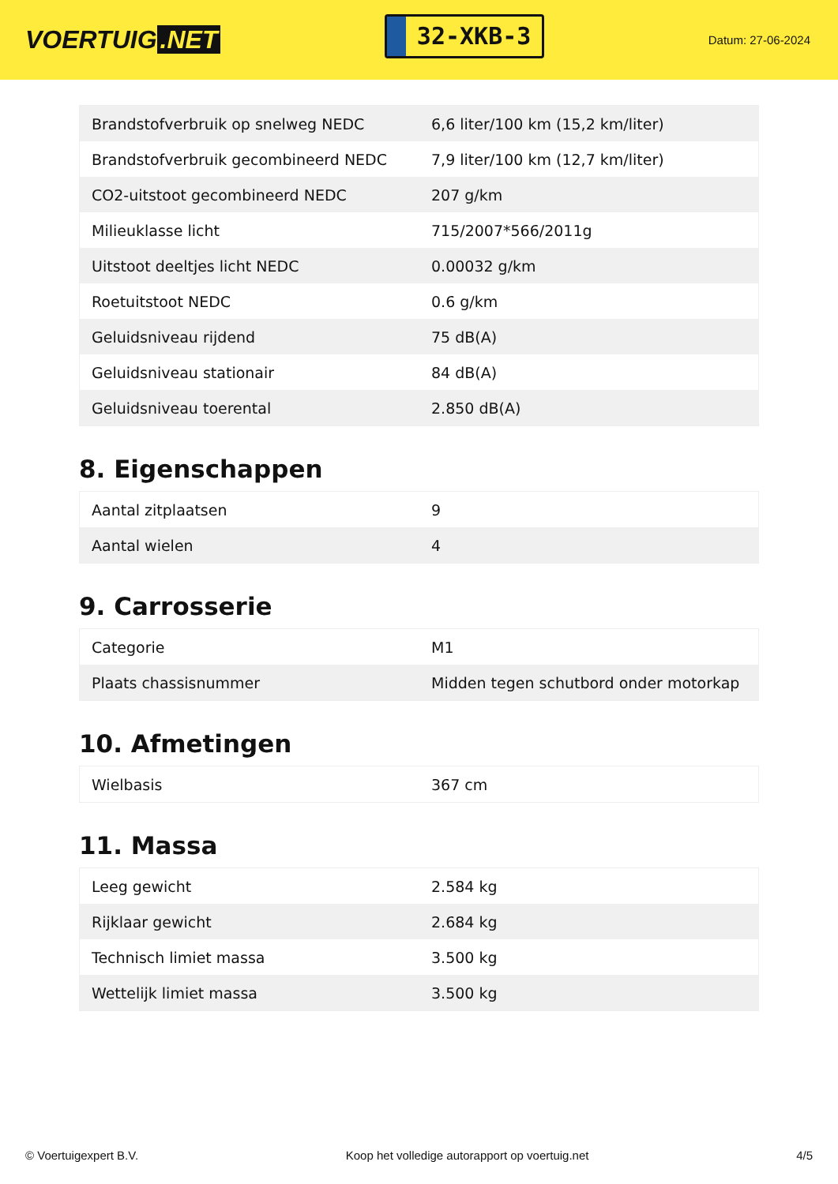VOERTUIG.NET
32-XKB-3
Datum: 27-06-2024
| Brandstofverbruik op snelweg NEDC | 6,6 liter/100 km (15,2 km/liter) |
| Brandstofverbruik gecombineerd NEDC | 7,9 liter/100 km (12,7 km/liter) |
| CO2-uitstoot gecombineerd NEDC | 207 g/km |
| Milieuklasse licht | 715/2007*566/2011g |
| Uitstoot deeltjes licht NEDC | 0.00032 g/km |
| Roetuitstoot NEDC | 0.6 g/km |
| Geluidsniveau rijdend | 75 dB(A) |
| Geluidsniveau stationair | 84 dB(A) |
| Geluidsniveau toerental | 2.850 dB(A) |
8. Eigenschappen
| Aantal zitplaatsen | 9 |
| Aantal wielen | 4 |
9. Carrosserie
| Categorie | M1 |
| Plaats chassisnummer | Midden tegen schutbord onder motorkap |
10. Afmetingen
| Wielbasis | 367 cm |
11. Massa
| Leeg gewicht | 2.584 kg |
| Rijklaar gewicht | 2.684 kg |
| Technisch limiet massa | 3.500 kg |
| Wettelijk limiet massa | 3.500 kg |
© Voertuigexpert B.V. Koop het volledige autorapport op voertuig.net 4/5